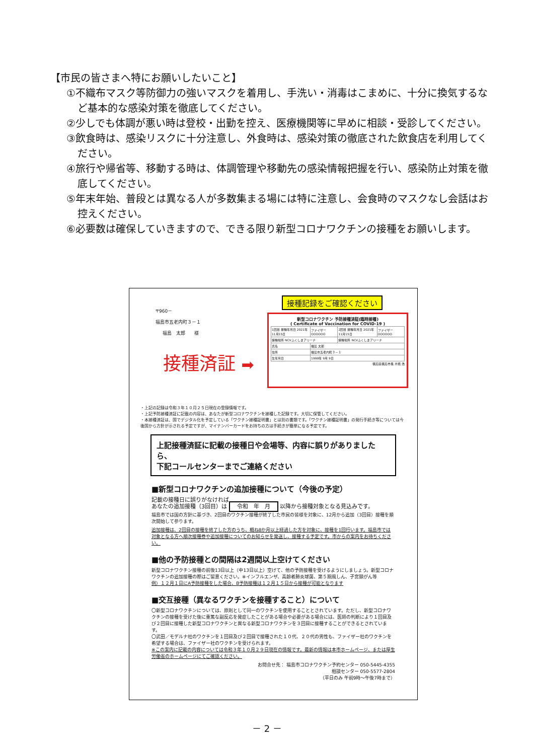【市民の皆さまへ特にお願いしたいこと】
①不織布マスク等防御力の強いマスクを着用し、手洗い・消毒はこまめに、十分に換気するなど基本的な感染対策を徹底してください。
②少しでも体調が悪い時は登校・出勤を控え、医療機関等に早めに相談・受診してください。
③飲食時は、感染リスクに十分注意し、外食時は、感染対策の徹底された飲食店を利用してください。
④旅行や帰省等、移動する時は、体調管理や移動先の感染情報把握を行い、感染防止対策を徹底してください。
⑤年末年始、普段とは異なる人が多数集まる場には特に注意し、会食時のマスクなし会話はお控えください。
⑥必要数は確保していきますので、できる限り新型コロナワクチンの接種をお願いします。
〒960－
福島市五老内町３－１
福島　太郎　　様
接種済証 ➡
接種記録をご確認ください
新型コロナワクチン 予防接種済証(臨時接種)
( Certificate of Vaccination for COVID-19 )
| 1回目 接種年月日 2021年11月15日 | ファイザー OOOOOO | 2回目 接種年月日 2021年11月15日 | ファイザー OOOOOO |
| 接種場所 NCVふくしまアリーナ | | 接種場所 NCVふくしまアリーナ | |
| 氏名 | 福島 太郎 | | |
| 住所 | 福島市五老内町３－１ | | |
| 生年月日 | 1999年 9月 9日 | | |
福島県福島市長 木幡 浩
・上記の記録は令和３年１０月２５日現在の登録情報です。
・上記予防接種済証に記載の内容は、あなたが新型コロナワクチンを接種した記録です。大切に保管してください。
・本接種済証は、国でデジタル化を予定している「ワクチン接種証明書」とは別の書類です。「ワクチン接種証明書」の発行手続き等については今後国から方針が示される予定ですが、マイナンバーカードをお持ちの方は手続きが簡単になる予定です。
上記接種済証に記載の接種日や会場等、内容に誤りがありましたら、
下記コールセンターまでご連絡ください
■新型コロナワクチンの追加接種について（今後の予定）
記載の接種日に誤りがなければ
あなたの追加接種（3回目）は 令和　年　月 以降から接種対象となる見込みです。
福島市では国の方針に基づき、2回目のワクチン接種が終了した市民の皆様を対象に、12月から追加（3回目）接種を順次開始して参ります。
追加接種は、2回目の接種を終了した方のうち、概ね8か月以上経過した方を対象に、接種を1回行います。福島市では対象となる方へ順次接種券や追加接種についてのお知らせを発送し、接種する予定です。市からの案内をお待ちください。
■他の予防接種との間隔は2週間以上空けてください
新型コロナワクチン接種の前後13日以上（中13日以上）空けて、他の予防接種を受けるようにしましょう。新型コロナワクチンの追加接種の際はご留意ください。※インフルエンザ、高齢者肺炎球菌、第５期風しん、子宮頸がん等
例）１２月１日にA予防接種をした場合、B予防接種は１２月１５日から接種が可能となります
■交互接種（異なるワクチンを接種すること）について
〇新型コロナワクチンについては、原則として同一のワクチンを使用することとされています。ただし、新型コロナワクチンの接種を受けた後に重篤な副反応を発症したことがある場合や必要がある場合には、医師の判断により１回目及び２回目に接種した新型コロナワクチンと異なる新型コロナワクチンを３回目に接種することができるとされています。
〇武田／モデルナ社のワクチンを１回目及び２回目で接種された１０代、２０代の男性も、ファイザー社のワクチンを希望する場合は、ファイザー社のワクチンを受けられます。
※この案内に記載の内容については令和３年１０月２９日現在の情報です。最新の情報は本市ホームページ、または厚生労働省のホームページにてご確認ください。
お問合せ先： 福島市コロナワクチン予約センター 050-5445-4355
相談センター 050-5577-2804
（平日のみ 午前9時～午後7時まで）
－ 2 －